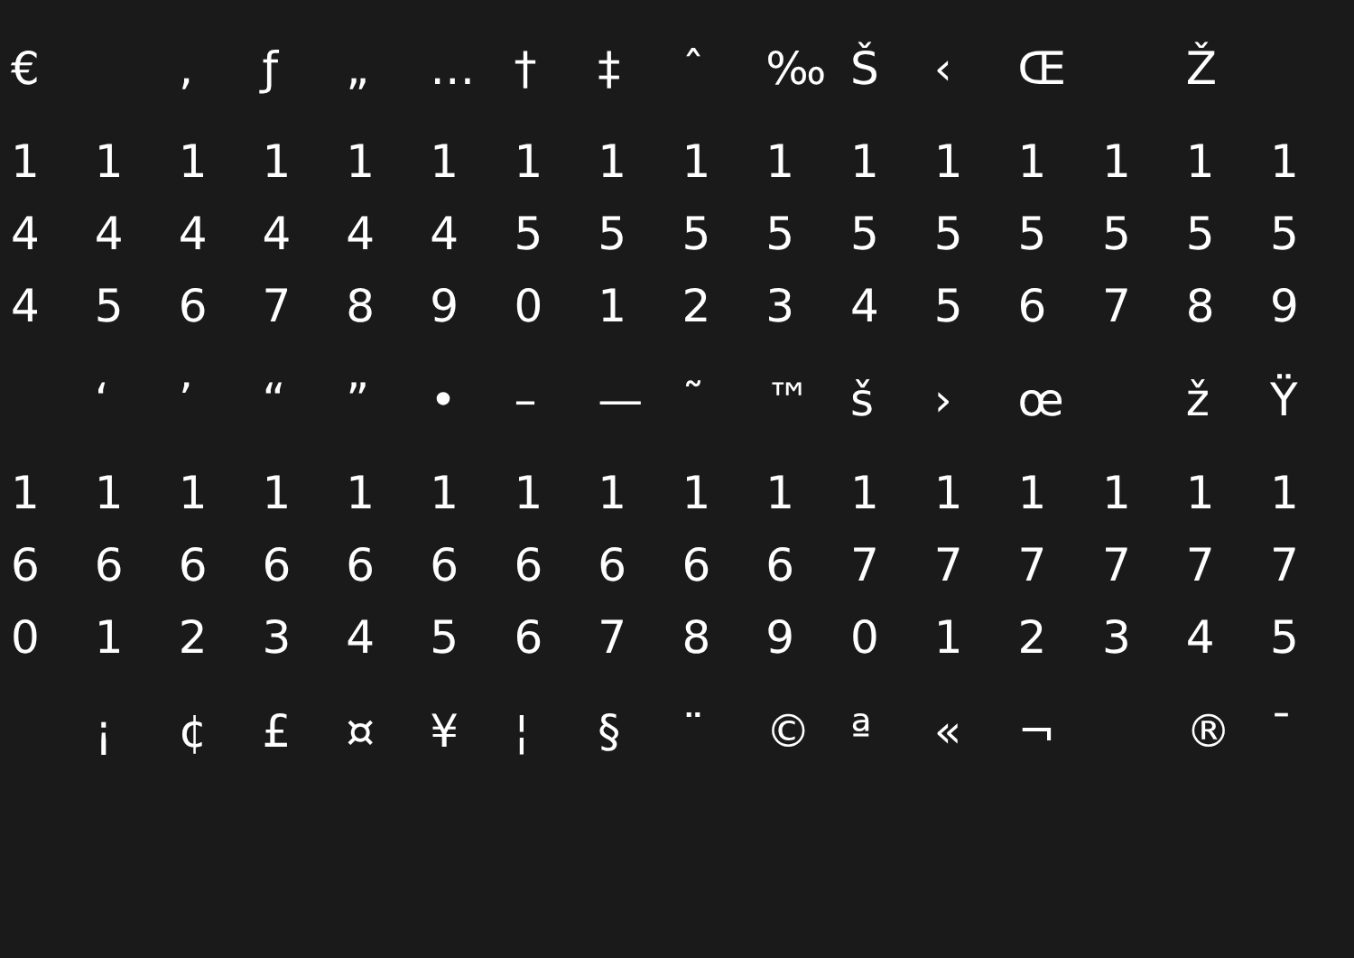| € | | ‚ | ƒ | „ | … | † | ‡ | ˆ | ‰ | Š | ‹ | Œ | | Ž | |
| 1 | 1 | 1 | 1 | 1 | 1 | 1 | 1 | 1 | 1 | 1 | 1 | 1 | 1 | 1 | 1 |
| 4 | 4 | 4 | 4 | 4 | 4 | 5 | 5 | 5 | 5 | 5 | 5 | 5 | 5 | 5 | 5 |
| 4 | 5 | 6 | 7 | 8 | 9 | 0 | 1 | 2 | 3 | 4 | 5 | 6 | 7 | 8 | 9 |
| | ‘ | ’ | “ | ” | • | – | — | ˜ | ™ | š | › | œ | | ž | Ÿ |
| 1 | 1 | 1 | 1 | 1 | 1 | 1 | 1 | 1 | 1 | 1 | 1 | 1 | 1 | 1 | 1 |
| 6 | 6 | 6 | 6 | 6 | 6 | 6 | 6 | 6 | 6 | 7 | 7 | 7 | 7 | 7 | 7 |
| 0 | 1 | 2 | 3 | 4 | 5 | 6 | 7 | 8 | 9 | 0 | 1 | 2 | 3 | 4 | 5 |
| | ¡ | ¢ | £ | ¤ | ¥ | ¦ | § | ¨ | © | ª | « | ¬ | | ® | ¯ |